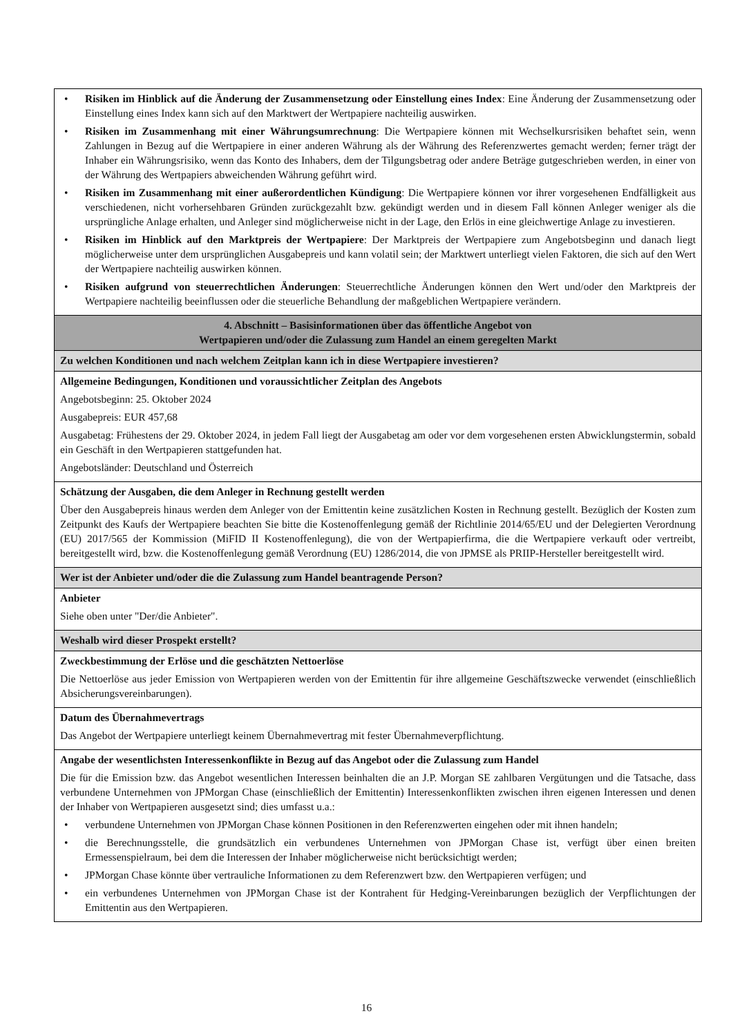• Risiken im Hinblick auf die Änderung der Zusammensetzung oder Einstellung eines Index: Eine Änderung der Zusammensetzung oder Einstellung eines Index kann sich auf den Marktwert der Wertpapiere nachteilig auswirken.
• Risiken im Zusammenhang mit einer Währungsumrechnung: Die Wertpapiere können mit Wechselkursrisiken behaftet sein, wenn Zahlungen in Bezug auf die Wertpapiere in einer anderen Währung als der Währung des Referenzwertes gemacht werden; ferner trägt der Inhaber ein Währungsrisiko, wenn das Konto des Inhabers, dem der Tilgungsbetrag oder andere Beträge gutgeschrieben werden, in einer von der Währung des Wertpapiers abweichenden Währung geführt wird.
• Risiken im Zusammenhang mit einer außerordentlichen Kündigung: Die Wertpapiere können vor ihrer vorgesehenen Endfälligkeit aus verschiedenen, nicht vorhersehbaren Gründen zurückgezahlt bzw. gekündigt werden und in diesem Fall können Anleger weniger als die ursprüngliche Anlage erhalten, und Anleger sind möglicherweise nicht in der Lage, den Erlös in eine gleichwertige Anlage zu investieren.
• Risiken im Hinblick auf den Marktpreis der Wertpapiere: Der Marktpreis der Wertpapiere zum Angebotsbeginn und danach liegt möglicherweise unter dem ursprünglichen Ausgabepreis und kann volatil sein; der Marktwert unterliegt vielen Faktoren, die sich auf den Wert der Wertpapiere nachteilig auswirken können.
• Risiken aufgrund von steuerrechtlichen Änderungen: Steuerrechtliche Änderungen können den Wert und/oder den Marktpreis der Wertpapiere nachteilig beeinflussen oder die steuerliche Behandlung der maßgeblichen Wertpapiere verändern.
4. Abschnitt – Basisinformationen über das öffentliche Angebot von
Wertpapieren und/oder die Zulassung zum Handel an einem geregelten Markt
Zu welchen Konditionen und nach welchem Zeitplan kann ich in diese Wertpapiere investieren?
Allgemeine Bedingungen, Konditionen und voraussichtlicher Zeitplan des Angebots
Angebotsbeginn: 25. Oktober 2024
Ausgabepreis: EUR 457,68
Ausgabetag: Frühestens der 29. Oktober 2024, in jedem Fall liegt der Ausgabetag am oder vor dem vorgesehenen ersten Abwicklungstermin, sobald ein Geschäft in den Wertpapieren stattgefunden hat.
Angebotsländer: Deutschland und Österreich
Schätzung der Ausgaben, die dem Anleger in Rechnung gestellt werden
Über den Ausgabepreis hinaus werden dem Anleger von der Emittentin keine zusätzlichen Kosten in Rechnung gestellt. Bezüglich der Kosten zum Zeitpunkt des Kaufs der Wertpapiere beachten Sie bitte die Kostenoffenlegung gemäß der Richtlinie 2014/65/EU und der Delegierten Verordnung (EU) 2017/565 der Kommission (MiFID II Kostenoffenlegung), die von der Wertpapierfirma, die die Wertpapiere verkauft oder vertreibt, bereitgestellt wird, bzw. die Kostenoffenlegung gemäß Verordnung (EU) 1286/2014, die von JPMSE als PRIIP-Hersteller bereitgestellt wird.
Wer ist der Anbieter und/oder die die Zulassung zum Handel beantragende Person?
Anbieter
Siehe oben unter "Der/die Anbieter".
Weshalb wird dieser Prospekt erstellt?
Zweckbestimmung der Erlöse und die geschätzten Nettoerlöse
Die Nettoerlöse aus jeder Emission von Wertpapieren werden von der Emittentin für ihre allgemeine Geschäftszwecke verwendet (einschließlich Absicherungsvereinbarungen).
Datum des Übernahmevertrags
Das Angebot der Wertpapiere unterliegt keinem Übernahmevertrag mit fester Übernahmeverpflichtung.
Angabe der wesentlichsten Interessenkonflikte in Bezug auf das Angebot oder die Zulassung zum Handel
Die für die Emission bzw. das Angebot wesentlichen Interessen beinhalten die an J.P. Morgan SE zahlbaren Vergütungen und die Tatsache, dass verbundene Unternehmen von JPMorgan Chase (einschließlich der Emittentin) Interessenkonflikten zwischen ihren eigenen Interessen und denen der Inhaber von Wertpapieren ausgesetzt sind; dies umfasst u.a.:
• verbundene Unternehmen von JPMorgan Chase können Positionen in den Referenzwerten eingehen oder mit ihnen handeln;
• die Berechnungsstelle, die grundsätzlich ein verbundenes Unternehmen von JPMorgan Chase ist, verfügt über einen breiten Ermessenspielraum, bei dem die Interessen der Inhaber möglicherweise nicht berücksichtigt werden;
• JPMorgan Chase könnte über vertrauliche Informationen zu dem Referenzwert bzw. den Wertpapieren verfügen; und
• ein verbundenes Unternehmen von JPMorgan Chase ist der Kontrahent für Hedging-Vereinbarungen bezüglich der Verpflichtungen der Emittentin aus den Wertpapieren.
16